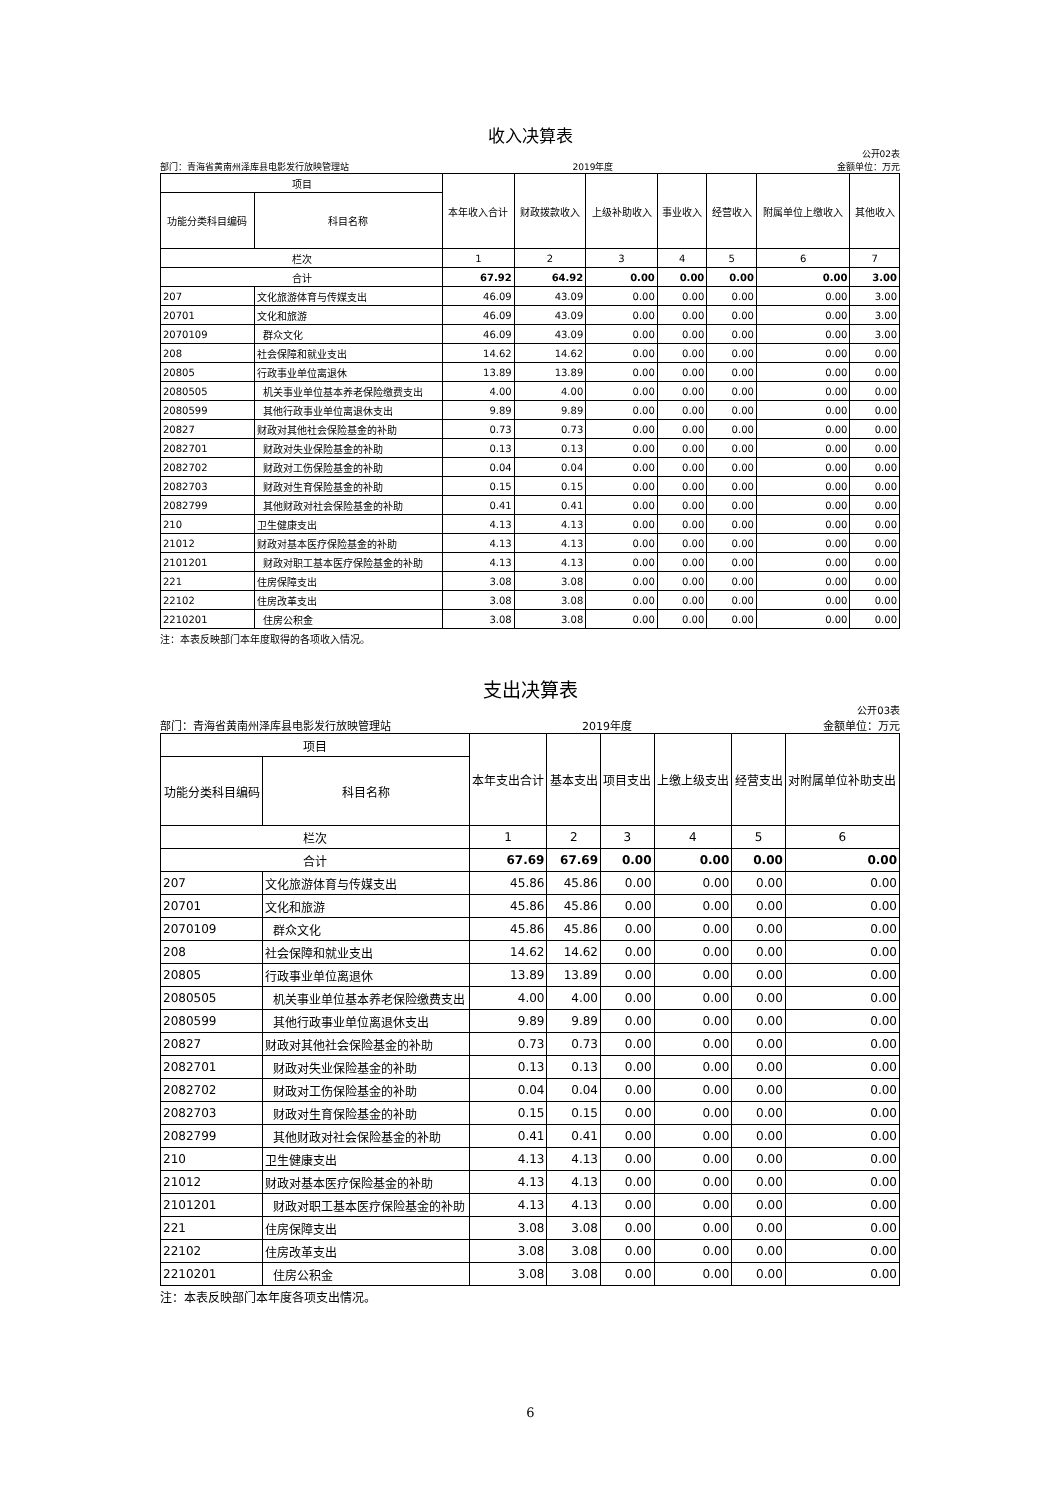收入决算表
公开02表
部门：青海省黄南州泽库县电影发行放映管理站 2019年度 金额单位：万元
| 项目 | | 本年收入合计 | 财政拨款收入 | 上级补助收入 | 事业收入 | 经营收入 | 附属单位上缴收入 | 其他收入 |
| --- | --- | --- | --- | --- | --- | --- | --- | --- |
| 功能分类科目编码 | 科目名称 | | | | | | | |
| 栏次 | | 1 | 2 | 3 | 4 | 5 | 6 | 7 |
| 合计 | | 67.92 | 64.92 | 0.00 | 0.00 | 0.00 | 0.00 | 3.00 |
| 207 | 文化旅游体育与传媒支出 | 46.09 | 43.09 | 0.00 | 0.00 | 0.00 | 0.00 | 3.00 |
| 20701 | 文化和旅游 | 46.09 | 43.09 | 0.00 | 0.00 | 0.00 | 0.00 | 3.00 |
| 2070109 | 群众文化 | 46.09 | 43.09 | 0.00 | 0.00 | 0.00 | 0.00 | 3.00 |
| 208 | 社会保障和就业支出 | 14.62 | 14.62 | 0.00 | 0.00 | 0.00 | 0.00 | 0.00 |
| 20805 | 行政事业单位离退休 | 13.89 | 13.89 | 0.00 | 0.00 | 0.00 | 0.00 | 0.00 |
| 2080505 | 机关事业单位基本养老保险缴费支出 | 4.00 | 4.00 | 0.00 | 0.00 | 0.00 | 0.00 | 0.00 |
| 2080599 | 其他行政事业单位离退休支出 | 9.89 | 9.89 | 0.00 | 0.00 | 0.00 | 0.00 | 0.00 |
| 20827 | 财政对其他社会保险基金的补助 | 0.73 | 0.73 | 0.00 | 0.00 | 0.00 | 0.00 | 0.00 |
| 2082701 | 财政对失业保险基金的补助 | 0.13 | 0.13 | 0.00 | 0.00 | 0.00 | 0.00 | 0.00 |
| 2082702 | 财政对工伤保险基金的补助 | 0.04 | 0.04 | 0.00 | 0.00 | 0.00 | 0.00 | 0.00 |
| 2082703 | 财政对生育保险基金的补助 | 0.15 | 0.15 | 0.00 | 0.00 | 0.00 | 0.00 | 0.00 |
| 2082799 | 其他财政对社会保险基金的补助 | 0.41 | 0.41 | 0.00 | 0.00 | 0.00 | 0.00 | 0.00 |
| 210 | 卫生健康支出 | 4.13 | 4.13 | 0.00 | 0.00 | 0.00 | 0.00 | 0.00 |
| 21012 | 财政对基本医疗保险基金的补助 | 4.13 | 4.13 | 0.00 | 0.00 | 0.00 | 0.00 | 0.00 |
| 2101201 | 财政对职工基本医疗保险基金的补助 | 4.13 | 4.13 | 0.00 | 0.00 | 0.00 | 0.00 | 0.00 |
| 221 | 住房保障支出 | 3.08 | 3.08 | 0.00 | 0.00 | 0.00 | 0.00 | 0.00 |
| 22102 | 住房改革支出 | 3.08 | 3.08 | 0.00 | 0.00 | 0.00 | 0.00 | 0.00 |
| 2210201 | 住房公积金 | 3.08 | 3.08 | 0.00 | 0.00 | 0.00 | 0.00 | 0.00 |
注：本表反映部门本年度取得的各项收入情况。
支出决算表
公开03表
部门：青海省黄南州泽库县电影发行放映管理站 2019年度 金额单位：万元
| 项目 | | 本年支出合计 | 基本支出 | 项目支出 | 上缴上级支出 | 经营支出 | 对附属单位补助支出 |
| --- | --- | --- | --- | --- | --- | --- | --- |
| 功能分类科目编码 | 科目名称 | | | | | | |
| 栏次 | | 1 | 2 | 3 | 4 | 5 | 6 |
| 合计 | | 67.69 | 67.69 | 0.00 | 0.00 | 0.00 | 0.00 |
| 207 | 文化旅游体育与传媒支出 | 45.86 | 45.86 | 0.00 | 0.00 | 0.00 | 0.00 |
| 20701 | 文化和旅游 | 45.86 | 45.86 | 0.00 | 0.00 | 0.00 | 0.00 |
| 2070109 | 群众文化 | 45.86 | 45.86 | 0.00 | 0.00 | 0.00 | 0.00 |
| 208 | 社会保障和就业支出 | 14.62 | 14.62 | 0.00 | 0.00 | 0.00 | 0.00 |
| 20805 | 行政事业单位离退休 | 13.89 | 13.89 | 0.00 | 0.00 | 0.00 | 0.00 |
| 2080505 | 机关事业单位基本养老保险缴费支出 | 4.00 | 4.00 | 0.00 | 0.00 | 0.00 | 0.00 |
| 2080599 | 其他行政事业单位离退休支出 | 9.89 | 9.89 | 0.00 | 0.00 | 0.00 | 0.00 |
| 20827 | 财政对其他社会保险基金的补助 | 0.73 | 0.73 | 0.00 | 0.00 | 0.00 | 0.00 |
| 2082701 | 财政对失业保险基金的补助 | 0.13 | 0.13 | 0.00 | 0.00 | 0.00 | 0.00 |
| 2082702 | 财政对工伤保险基金的补助 | 0.04 | 0.04 | 0.00 | 0.00 | 0.00 | 0.00 |
| 2082703 | 财政对生育保险基金的补助 | 0.15 | 0.15 | 0.00 | 0.00 | 0.00 | 0.00 |
| 2082799 | 其他财政对社会保险基金的补助 | 0.41 | 0.41 | 0.00 | 0.00 | 0.00 | 0.00 |
| 210 | 卫生健康支出 | 4.13 | 4.13 | 0.00 | 0.00 | 0.00 | 0.00 |
| 21012 | 财政对基本医疗保险基金的补助 | 4.13 | 4.13 | 0.00 | 0.00 | 0.00 | 0.00 |
| 2101201 | 财政对职工基本医疗保险基金的补助 | 4.13 | 4.13 | 0.00 | 0.00 | 0.00 | 0.00 |
| 221 | 住房保障支出 | 3.08 | 3.08 | 0.00 | 0.00 | 0.00 | 0.00 |
| 22102 | 住房改革支出 | 3.08 | 3.08 | 0.00 | 0.00 | 0.00 | 0.00 |
| 2210201 | 住房公积金 | 3.08 | 3.08 | 0.00 | 0.00 | 0.00 | 0.00 |
注：本表反映部门本年度各项支出情况。
6